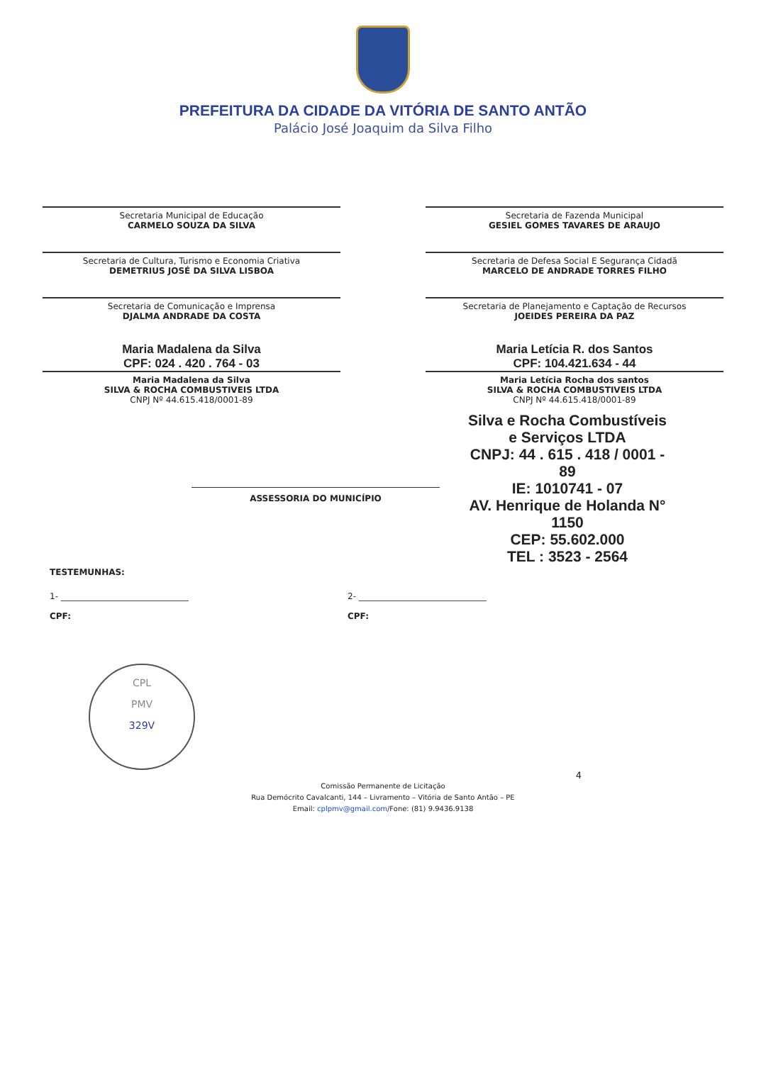PREFEITURA DA CIDADE DA VITÓRIA DE SANTO ANTÃO
Palácio José Joaquim da Silva Filho
Secretaria Municipal de Educação
CARMELO SOUZA DA SILVA
Secretaria de Fazenda Municipal
GESIEL GOMES TAVARES DE ARAUJO
Secretaria de Cultura, Turismo e Economia Criativa
DEMETRIUS JOSÉ DA SILVA LISBOA
Secretaria de Defesa Social E Segurança Cidadã
MARCELO DE ANDRADE TORRES FILHO
Secretaria de Comunicação e Imprensa
DJALMA ANDRADE DA COSTA
Secretaria de Planejamento e Captação de Recursos
JOEIDES PEREIRA DA PAZ
Maria Madalena da Silva
CPF: 024 . 420 . 764 - 03
Maria Madalena da Silva
SILVA & ROCHA COMBUSTIVEIS LTDA
CNPJ Nº 44.615.418/0001-89
Maria Letícia R. dos Santos
CPF: 104.421.634 - 44
Maria Letícia Rocha dos santos
SILVA & ROCHA COMBUSTIVEIS LTDA
CNPJ Nº 44.615.418/0001-89
Silva e Rocha Combustíveis
e Serviços LTDA
CNPJ: 44 . 615 . 418 / 0001 - 89
IE: 1010741 - 07
AV. Henrique de Holanda N° 1150
CEP: 55.602.000
TEL : 3523 - 2564
ASSESSORIA DO MUNICÍPIO
TESTEMUNHAS:
1- ______________________________
CPF:
2- ______________________________
CPF:
CPL
PMV
329V
4
Comissão Permanente de Licitação
Rua Demócrito Cavalcanti, 144 – Livramento – Vitória de Santo Antão – PE
Email: cplpmv@gmail.com/Fone: (81) 9.9436.9138